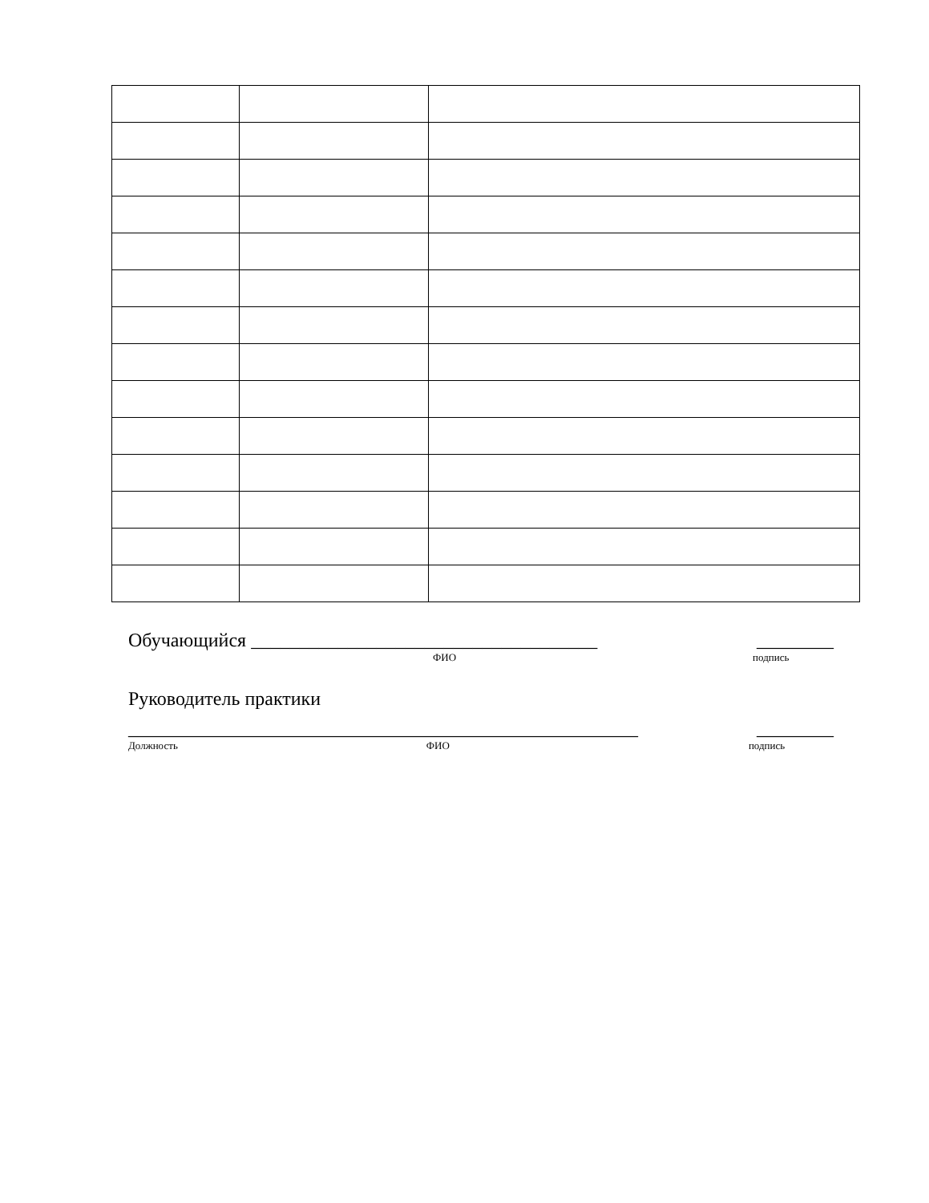Обучающийся ____________________________________ ________
ФИО подпись
Руководитель практики
_____________________________________________________ ________
Должность ФИО подпись